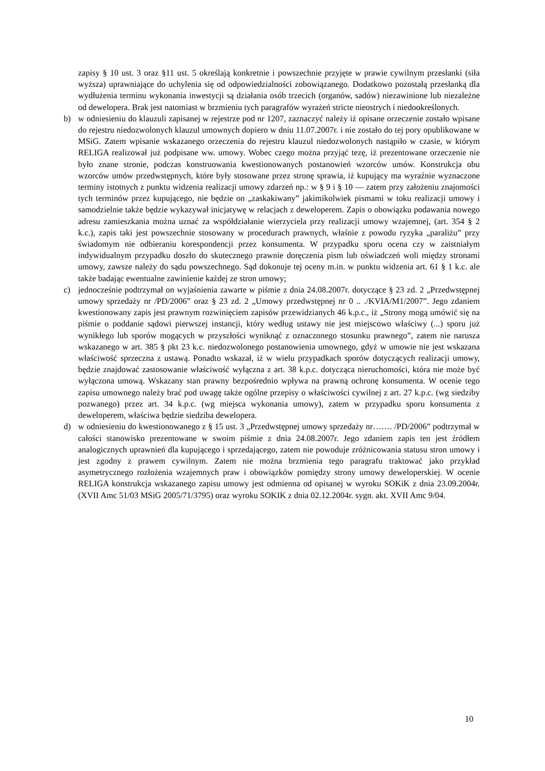zapisy § 10 ust. 3 oraz §11 ust. 5 określają konkretnie i powszechnie przyjęte w prawie cywilnym przesłanki (siła wyższa) uprawniające do uchylenia się od odpowiedzialności zobowiązanego. Dodatkowo pozostałą przesłanką dla wydłużenia terminu wykonania inwestycji są działania osób trzecich (organów, sadów) niezawinione lub niezależne od dewelopera. Brak jest natomiast w brzmieniu tych paragrafów wyrażeń stricte nieostrych i niedookreślonych.
b) w odniesieniu do klauzuli zapisanej w rejestrze pod nr 1207, zaznaczyć należy iż opisane orzeczenie zostało wpisane do rejestru niedozwolonych klauzul umownych dopiero w dniu 11.07.2007r. i nie zostało do tej pory opublikowane w MSiG. Zatem wpisanie wskazanego orzeczenia do rejestru klauzul niedozwolonych nastąpiło w czasie, w którym RELIGA realizował już podpisane ww. umowy. Wobec czego można przyjąć tezę, iż prezentowane orzeczenie nie było znane stronie, podczas konstruowania kwestionowanych postanowień wzorców umów. Konstrukcja obu wzorców umów przedwstępnych, które były stosowane przez stronę sprawia, iż kupujący ma wyraźnie wyznaczone terminy istotnych z punktu widzenia realizacji umowy zdarzeń np.: w § 9 i § 10 — zatem przy założeniu znajomości tych terminów przez kupującego, nie będzie on „zaskakiwany” jakimikolwiek pismami w toku realizacji umowy i samodzielnie także będzie wykazywał inicjatywę w relacjach z deweloperem. Zapis o obowiązku podawania nowego adresu zamieszkania można uznać za współdziałanie wierzyciela przy realizacji umowy wzajemnej, (art. 354 § 2 k.c.), zapis taki jest powszechnie stosowany w procedurach prawnych, właśnie z powodu ryzyka „paraliżu” przy świadomym nie odbieraniu korespondencji przez konsumenta. W przypadku sporu ocena czy w zaistniałym indywidualnym przypadku doszło do skutecznego prawnie doręczenia pism lub oświadczeń woli między stronami umowy, zawsze należy do sądu powszechnego. Sąd dokonuje tej oceny m.in. w punktu widzenia art. 61 § 1 k.c. ale także badając ewentualne zawinienie każdej ze stron umowy;
c) jednocześnie podtrzymał on wyjaśnienia zawarte w piśmie z dnia 24.08.2007r. dotyczące § 23 zd. 2 „Przedwstępnej umowy sprzedaży nr /PD/2006” oraz § 23 zd. 2 „Umowy przedwstępnej nr 0 .. ./KVIA/M1/2007”. Jego zdaniem kwestionowany zapis jest prawnym rozwinięciem zapisów przewidzianych 46 k.p.c., iż „Strony mogą umówić się na piśmie o poddanie sądowi pierwszej instancji, który według ustawy nie jest miejscowo właściwy (...) sporu już wynikłego lub sporów mogących w przyszłości wyniknąć z oznaczonego stosunku prawnego”, zatem nie narusza wskazanego w art. 385 § pkt 23 k.c. niedozwolonego postanowienia umownego, gdyż w umowie nie jest wskazana właściwość sprzeczna z ustawą. Ponadto wskazał, iż w wielu przypadkach sporów dotyczących realizacji umowy, będzie znajdować zastosowanie właściwość wyłączna z art. 38 k.p.c. dotycząca nieruchomości, która nie może być wyłączona umową. Wskazany stan prawny bezpośrednio wpływa na prawną ochronę konsumenta. W ocenie tego zapisu umownego należy brać pod uwagę także ogólne przepisy o właściwości cywilnej z art. 27 k.p.c. (wg siedziby pozwanego) przez art. 34 k.p.c. (wg miejsca wykonania umowy), zatem w przypadku sporu konsumenta z deweloperem, właściwa będzie siedziba dewelopera.
d) w odniesieniu do kwestionowanego z § 15 ust. 3 „Przedwstępnej umowy sprzedaży nr……. /PD/2006” podtrzymał w całości stanowisko prezentowane w swoim piśmie z dnia 24.08.2007r. Jego zdaniem zapis ten jest źródłem analogicznych uprawnień dla kupującego i sprzedającego, zatem nie powoduje zróżnicowania statusu stron umowy i jest zgodny z prawem cywilnym. Zatem nie można brzmienia tego paragrafu traktować jako przykład asymetrycznego rozłożenia wzajemnych praw i obowiązków pomiędzy strony umowy deweloperskiej. W ocenie RELIGA konstrukcja wskazanego zapisu umowy jest odmienna od opisanej w wyroku SOKiK z dnia 23.09.2004r. (XVII Amc 51/03 MSiG 2005/71/3795) oraz wyroku SOKIK z dnia 02.12.2004r. sygn. akt. XVII Amc 9/04.
10